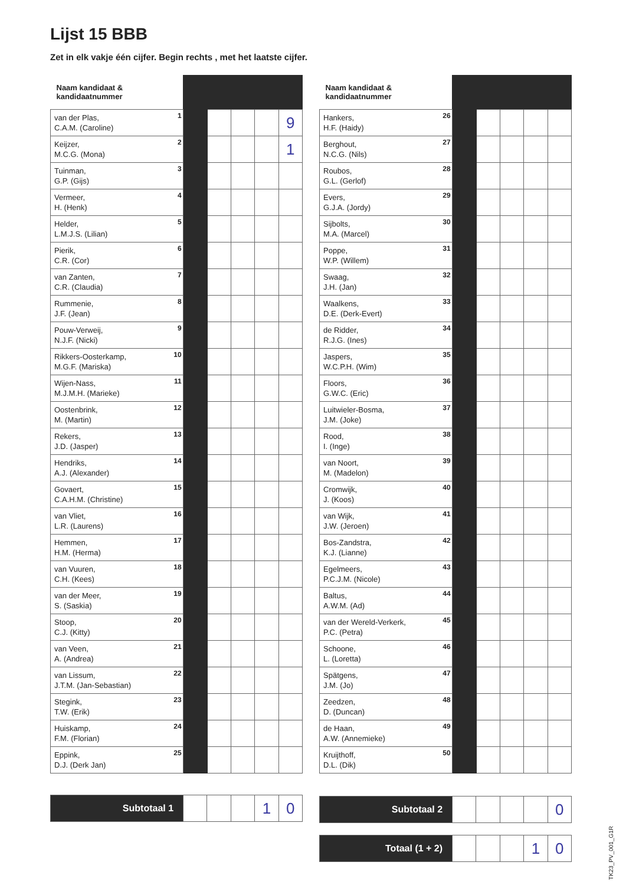Lijst 15 BBB
Zet in elk vakje één cijfer. Begin rechts , met het laatste cijfer.
| Naam kandidaat & kandidaatnummer | | | | | |
| --- | --- | --- | --- | --- | --- |
| van der Plas, C.A.M. (Caroline) 1 | | | | | 9 |
| Keijzer, M.C.G. (Mona) 2 | | | | | 1 |
| Tuinman, G.P. (Gijs) 3 | | | | | |
| Vermeer, H. (Henk) 4 | | | | | |
| Helder, L.M.J.S. (Lilian) 5 | | | | | |
| Pierik, C.R. (Cor) 6 | | | | | |
| van Zanten, C.R. (Claudia) 7 | | | | | |
| Rummenie, J.F. (Jean) 8 | | | | | |
| Pouw-Verweij, N.J.F. (Nicki) 9 | | | | | |
| Rikkers-Oosterkamp, M.G.F. (Mariska) 10 | | | | | |
| Wijen-Nass, M.J.M.H. (Marieke) 11 | | | | | |
| Oostenbrink, M. (Martin) 12 | | | | | |
| Rekers, J.D. (Jasper) 13 | | | | | |
| Hendriks, A.J. (Alexander) 14 | | | | | |
| Govaert, C.A.H.M. (Christine) 15 | | | | | |
| van Vliet, L.R. (Laurens) 16 | | | | | |
| Hemmen, H.M. (Herma) 17 | | | | | |
| van Vuuren, C.H. (Kees) 18 | | | | | |
| van der Meer, S. (Saskia) 19 | | | | | |
| Stoop, C.J. (Kitty) 20 | | | | | |
| van Veen, A. (Andrea) 21 | | | | | |
| van Lissum, J.T.M. (Jan-Sebastian) 22 | | | | | |
| Stegink, T.W. (Erik) 23 | | | | | |
| Huiskamp, F.M. (Florian) 24 | | | | | |
| Eppink, D.J. (Derk Jan) 25 | | | | | |
| Naam kandidaat & kandidaatnummer | | | | | |
| --- | --- | --- | --- | --- | --- |
| Hankers, H.F. (Haidy) 26 | | | | | |
| Berghout, N.C.G. (Nils) 27 | | | | | |
| Roubos, G.L. (Gerlof) 28 | | | | | |
| Evers, G.J.A. (Jordy) 29 | | | | | |
| Sijbolts, M.A. (Marcel) 30 | | | | | |
| Poppe, W.P. (Willem) 31 | | | | | |
| Swaag, J.H. (Jan) 32 | | | | | |
| Waalkens, D.E. (Derk-Evert) 33 | | | | | |
| de Ridder, R.J.G. (Ines) 34 | | | | | |
| Jaspers, W.C.P.H. (Wim) 35 | | | | | |
| Floors, G.W.C. (Eric) 36 | | | | | |
| Luitwieler-Bosma, J.M. (Joke) 37 | | | | | |
| Rood, I. (Inge) 38 | | | | | |
| van Noort, M. (Madelon) 39 | | | | | |
| Cromwijk, J. (Koos) 40 | | | | | |
| van Wijk, J.W. (Jeroen) 41 | | | | | |
| Bos-Zandstra, K.J. (Lianne) 42 | | | | | |
| Egelmeers, P.C.J.M. (Nicole) 43 | | | | | |
| Baltus, A.W.M. (Ad) 44 | | | | | |
| van der Wereld-Verkerk, P.C. (Petra) 45 | | | | | |
| Schoone, L. (Loretta) 46 | | | | | |
| Spätgens, J.M. (Jo) 47 | | | | | |
| Zeedzen, D. (Duncan) 48 | | | | | |
| de Haan, A.W. (Annemieke) 49 | | | | | |
| Kruijthoff, D.L. (Dik) 50 | | | | | |
| Subtotaal 1 | | | | 1 | 0 |
| Subtotaal 2 | | | | | 0 |
| Totaal (1 + 2) | | | | 1 | 0 |
TK23_PV_001_G1R